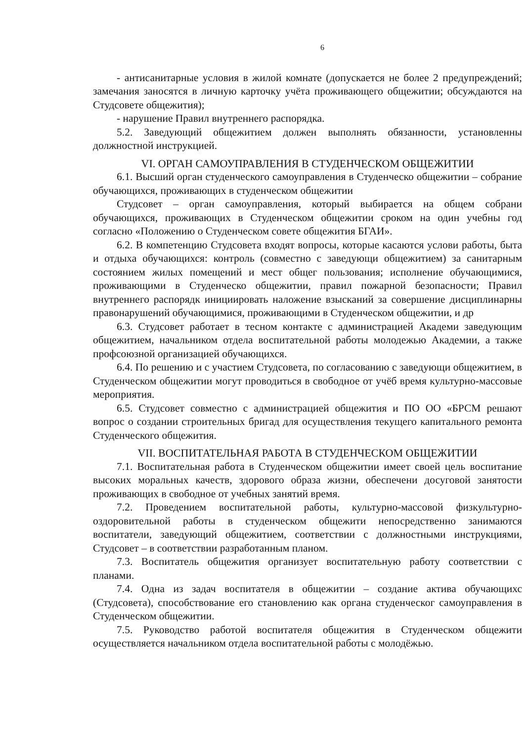6
- антисанитарные условия в жилой комнате (допускается не более 2 предупреждений; замечания заносятся в личную карточку учёта проживающего общежитии; обсуждаются на Студсовете общежития);
- нарушение Правил внутреннего распорядка.
5.2. Заведующий общежитием должен выполнять обязанности, установленны должностной инструкцией.
VI. ОРГАН САМОУПРАВЛЕНИЯ В СТУДЕНЧЕСКОМ ОБЩЕЖИТИИ
6.1. Высший орган студенческого самоуправления в Студенческо общежитии – собрание обучающихся, проживающих в студенческом общежитии
Студсовет – орган самоуправления, который выбирается на общем собрани обучающихся, проживающих в Студенческом общежитии сроком на один учебны год согласно «Положению о Студенческом совете общежития БГАИ».
6.2. В компетенцию Студсовета входят вопросы, которые касаются услови работы, быта и отдыха обучающихся: контроль (совместно с заведующи общежитием) за санитарным состоянием жилых помещений и мест общег пользования; исполнение обучающимися, проживающими в Студенческо общежитии, правил пожарной безопасности; Правил внутреннего распорядк инициировать наложение взысканий за совершение дисциплинарны правонарушений обучающимися, проживающими в Студенческом общежитии, и др
6.3. Студсовет работает в тесном контакте с администрацией Академи заведующим общежитием, начальником отдела воспитательной работы молодежью Академии, а также профсоюзной организацией обучающихся.
6.4. По решению и с участием Студсовета, по согласованию с заведующи общежитием, в Студенческом общежитии могут проводиться в свободное от учёб время культурно-массовые мероприятия.
6.5. Студсовет совместно с администрацией общежития и ПО ОО «БРСМ решают вопрос о создании строительных бригад для осуществления текущего капитального ремонта Студенческого общежития.
VII. ВОСПИТАТЕЛЬНАЯ РАБОТА В СТУДЕНЧЕСКОМ ОБЩЕЖИТИИ
7.1. Воспитательная работа в Студенческом общежитии имеет своей цель воспитание высоких моральных качеств, здорового образа жизни, обеспечени досуговой занятости проживающих в свободное от учебных занятий время.
7.2. Проведением воспитательной работы, культурно-массовой физкультурно-оздоровительной работы в студенческом общежити непосредственно занимаются воспитатели, заведующий общежитием, соответствии с должностными инструкциями, Студсовет – в соответствии разработанным планом.
7.3. Воспитатель общежития организует воспитательную работу соответствии с планами.
7.4. Одна из задач воспитателя в общежитии – создание актива обучающихс (Студсовета), способствование его становлению как органа студенческог самоуправления в Студенческом общежитии.
7.5. Руководство работой воспитателя общежития в Студенческом общежити осуществляется начальником отдела воспитательной работы с молодёжью.